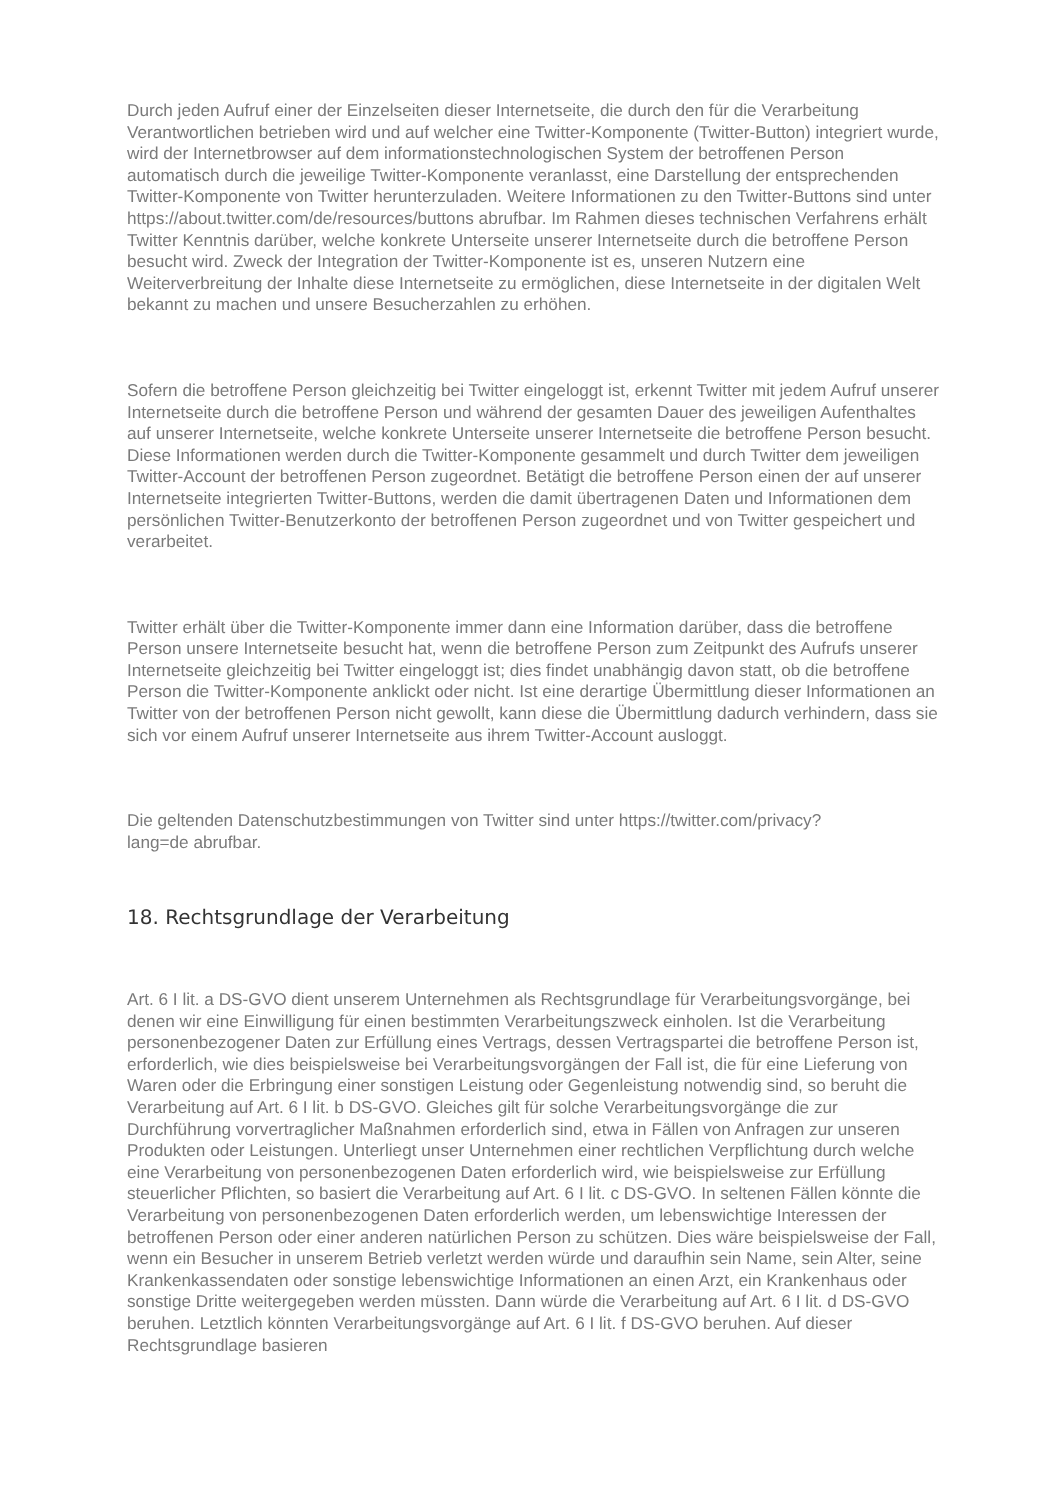Durch jeden Aufruf einer der Einzelseiten dieser Internetseite, die durch den für die Verarbeitung Verantwortlichen betrieben wird und auf welcher eine Twitter-Komponente (Twitter-Button) integriert wurde, wird der Internetbrowser auf dem informationstechnologischen System der betroffenen Person automatisch durch die jeweilige Twitter-Komponente veranlasst, eine Darstellung der entsprechenden Twitter-Komponente von Twitter herunterzuladen. Weitere Informationen zu den Twitter-Buttons sind unter https://about.twitter.com/de/resources/buttons abrufbar. Im Rahmen dieses technischen Verfahrens erhält Twitter Kenntnis darüber, welche konkrete Unterseite unserer Internetseite durch die betroffene Person besucht wird. Zweck der Integration der Twitter-Komponente ist es, unseren Nutzern eine Weiterverbreitung der Inhalte diese Internetseite zu ermöglichen, diese Internetseite in der digitalen Welt bekannt zu machen und unsere Besucherzahlen zu erhöhen.
Sofern die betroffene Person gleichzeitig bei Twitter eingeloggt ist, erkennt Twitter mit jedem Aufruf unserer Internetseite durch die betroffene Person und während der gesamten Dauer des jeweiligen Aufenthaltes auf unserer Internetseite, welche konkrete Unterseite unserer Internetseite die betroffene Person besucht. Diese Informationen werden durch die Twitter-Komponente gesammelt und durch Twitter dem jeweiligen Twitter-Account der betroffenen Person zugeordnet. Betätigt die betroffene Person einen der auf unserer Internetseite integrierten Twitter-Buttons, werden die damit übertragenen Daten und Informationen dem persönlichen Twitter-Benutzerkonto der betroffenen Person zugeordnet und von Twitter gespeichert und verarbeitet.
Twitter erhält über die Twitter-Komponente immer dann eine Information darüber, dass die betroffene Person unsere Internetseite besucht hat, wenn die betroffene Person zum Zeitpunkt des Aufrufs unserer Internetseite gleichzeitig bei Twitter eingeloggt ist; dies findet unabhängig davon statt, ob die betroffene Person die Twitter-Komponente anklickt oder nicht. Ist eine derartige Übermittlung dieser Informationen an Twitter von der betroffenen Person nicht gewollt, kann diese die Übermittlung dadurch verhindern, dass sie sich vor einem Aufruf unserer Internetseite aus ihrem Twitter-Account ausloggt.
Die geltenden Datenschutzbestimmungen von Twitter sind unter https://twitter.com/privacy?
lang=de abrufbar.
18. Rechtsgrundlage der Verarbeitung
Art. 6 I lit. a DS-GVO dient unserem Unternehmen als Rechtsgrundlage für Verarbeitungsvorgänge, bei denen wir eine Einwilligung für einen bestimmten Verarbeitungszweck einholen. Ist die Verarbeitung personenbezogener Daten zur Erfüllung eines Vertrags, dessen Vertragspartei die betroffene Person ist, erforderlich, wie dies beispielsweise bei Verarbeitungsvorgängen der Fall ist, die für eine Lieferung von Waren oder die Erbringung einer sonstigen Leistung oder Gegenleistung notwendig sind, so beruht die Verarbeitung auf Art. 6 I lit. b DS-GVO. Gleiches gilt für solche Verarbeitungsvorgänge die zur Durchführung vorvertraglicher Maßnahmen erforderlich sind, etwa in Fällen von Anfragen zur unseren Produkten oder Leistungen. Unterliegt unser Unternehmen einer rechtlichen Verpflichtung durch welche eine Verarbeitung von personenbezogenen Daten erforderlich wird, wie beispielsweise zur Erfüllung steuerlicher Pflichten, so basiert die Verarbeitung auf Art. 6 I lit. c DS-GVO. In seltenen Fällen könnte die Verarbeitung von personenbezogenen Daten erforderlich werden, um lebenswichtige Interessen der betroffenen Person oder einer anderen natürlichen Person zu schützen. Dies wäre beispielsweise der Fall, wenn ein Besucher in unserem Betrieb verletzt werden würde und daraufhin sein Name, sein Alter, seine Krankenkassendaten oder sonstige lebenswichtige Informationen an einen Arzt, ein Krankenhaus oder sonstige Dritte weitergegeben werden müssten. Dann würde die Verarbeitung auf Art. 6 I lit. d DS-GVO beruhen. Letztlich könnten Verarbeitungsvorgänge auf Art. 6 I lit. f DS-GVO beruhen. Auf dieser Rechtsgrundlage basieren